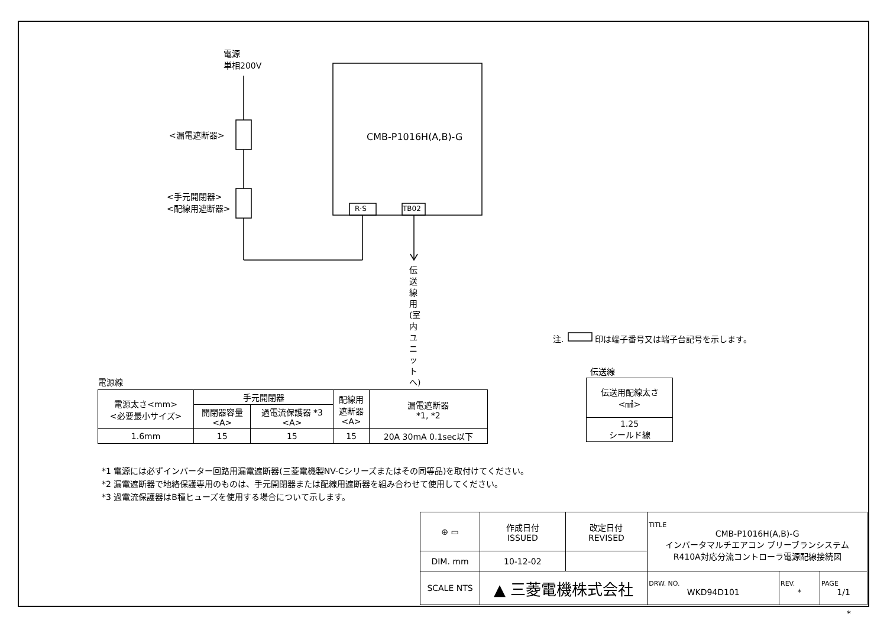電源
単相200V
<漏電遮断器>
<手元開閉器>
<配線用遮断器>
CMB-P1016H(A,B)-G
R·S TB02
伝送線用(室内ユニットへ)
注. 印は端子番号又は端子台記号を示します。
電源線
| 電源太さ<mm> <必要最小サイズ> | 手元開閉器 | | 配線用 遮断器 <A> | 漏電遮断器 *1, *2 |
| | 開閉器容量 <A> | 過電流保護器 *3 <A> | | |
| 1.6mm | 15 | 15 | 15 | 20A 30mA 0.1sec以下 |
伝送線
| 伝送用配線太さ <㎟> |
| 1.25 シールド線 |
*1 電源には必ずインバーター回路用漏電遮断器(三菱電機製NV-Cシリーズまたはその同等品)を取付けてください。
*2 漏電遮断器で地絡保護専用のものは、手元開閉器または配線用遮断器を組み合わせて使用してください。
*3 過電流保護器はB種ヒューズを使用する場合について示します。
| ⊕ ▭ | 作成日付 ISSUED | 改定日付 REVISED | TITLE CMB-P1016H(A,B)-G インバータマルチエアコン ブリーブランシステム R410A対応分流コントローラ電源配線接続図 | | |
| DIM. mm | 10-12-02 | | | | |
| SCALE NTS | ▲ 三菱電機株式会社 | | DRW. NO. WKD94D101 | REV. * | PAGE 1/1 |
*